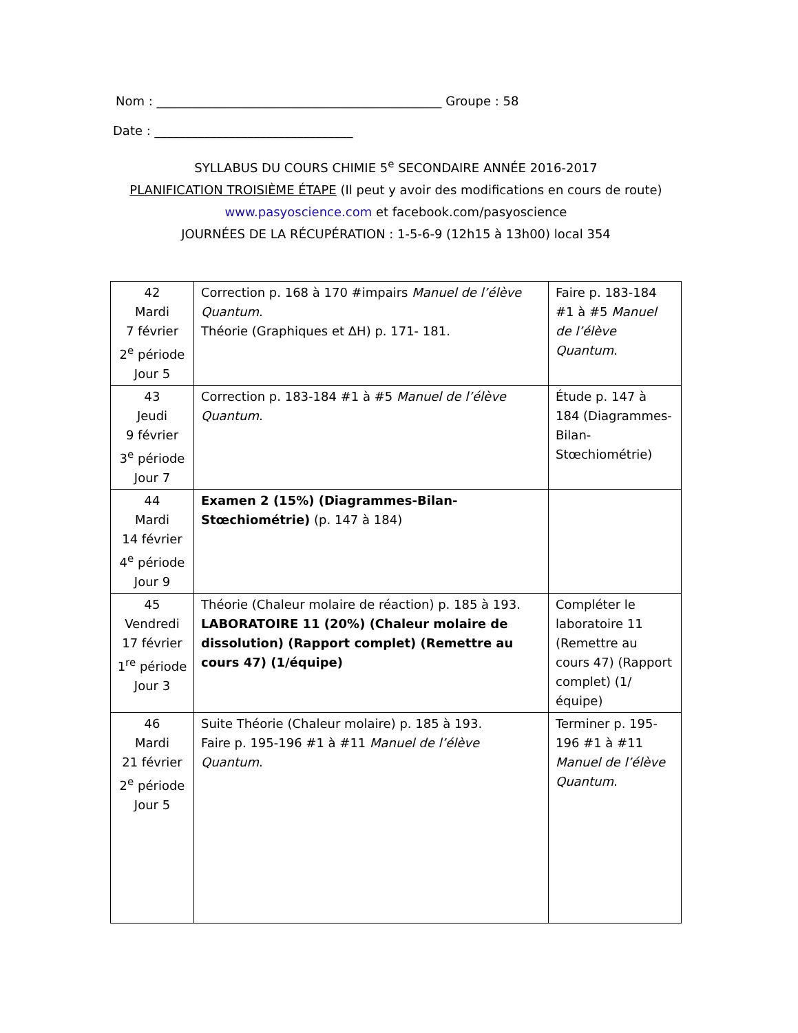Nom : ______________________________________________ Groupe : 58
Date : ________________________________
SYLLABUS DU COURS CHIMIE 5<sup>e</sup> SECONDAIRE ANNÉE 2016-2017
PLANIFICATION TROISIÈME ÉTAPE (Il peut y avoir des modifications en cours de route)
www.pasyoscience.com et facebook.com/pasyoscience
JOURNÉES DE LA RÉCUPÉRATION : 1-5-6-9 (12h15 à 13h00) local 354
| 42 Mardi 7 février 2<sup>e</sup> période Jour 5 | Correction p. 168 à 170 #impairs Manuel de l’élève Quantum . Théorie (Graphiques et ΔH) p. 171- 181. | Faire p. 183-184 #1 à #5 Manuel de l’élève Quantum . |
| 43 Jeudi 9 février 3<sup>e</sup> période Jour 7 | Correction p. 183-184 #1 à #5 Manuel de l’élève Quantum . | Étude p. 147 à 184 (Diagrammes-Bilan-Stœchiométrie) |
| 44 Mardi 14 février 4<sup>e</sup> période Jour 9 | Examen 2 (15%) (Diagrammes-Bilan-Stœchiométrie) (p. 147 à 184) | |
| 45 Vendredi 17 février 1<sup>re</sup> période Jour 3 | Théorie (Chaleur molaire de réaction) p. 185 à 193. LABORATOIRE 11 (20%) (Chaleur molaire de dissolution) (Rapport complet) (Remettre au cours 47) (1/équipe) | Compléter le laboratoire 11 (Remettre au cours 47) (Rapport complet) (1/équipe) |
| 46 Mardi 21 février 2<sup>e</sup> période Jour 5 | Suite Théorie (Chaleur molaire) p. 185 à 193. Faire p. 195-196 #1 à #11 Manuel de l’élève Quantum . | Terminer p. 195-196 #1 à #11 Manuel de l’élève Quantum . |